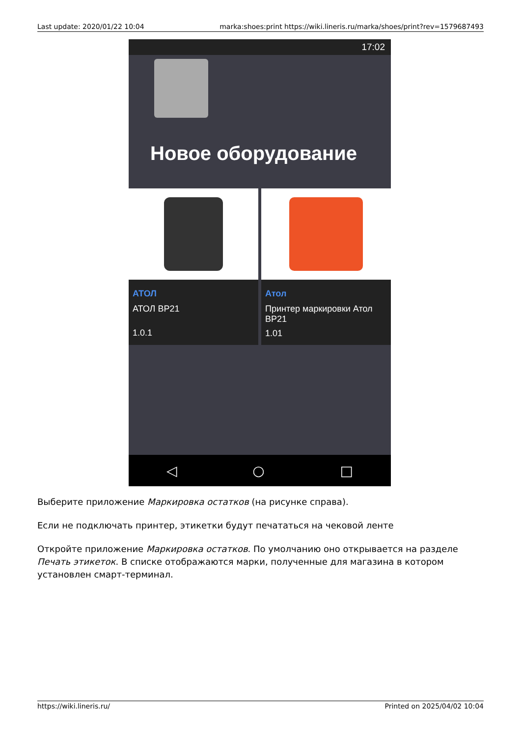Last update: 2020/01/22 10:04 marka:shoes:print https://wiki.lineris.ru/marka/shoes/print?rev=1579687493
17:02
Новое оборудование
АТОЛ
АТОЛ BP21
1.0.1
Атол
Принтер маркировки Атол BP21
1.01
◁ ○ □
Выберите приложение Маркировка остатков (на рисунке справа).
Если не подключать принтер, этикетки будут печататься на чековой ленте
Откройте приложение Маркировка остатков. По умолчанию оно открывается на разделе Печать этикеток. В списке отображаются марки, полученные для магазина в котором установлен смарт-терминал.
https://wiki.lineris.ru/ Printed on 2025/04/02 10:04